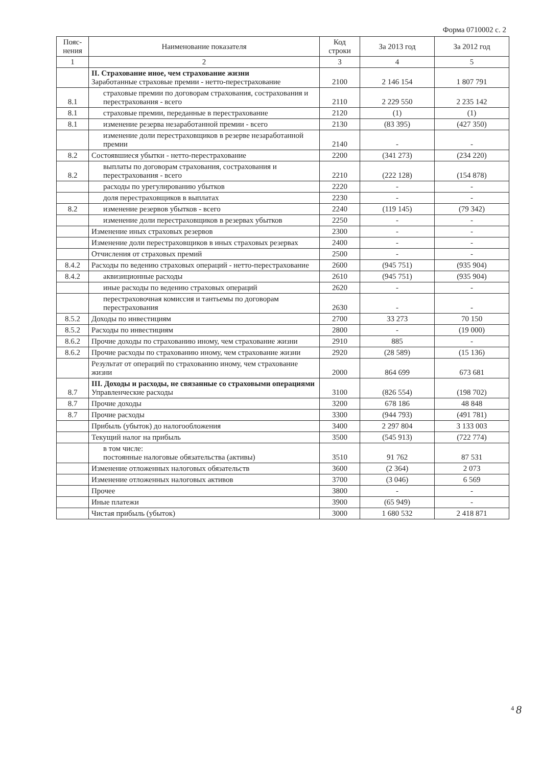Форма 0710002 с. 2
| Пояс-нения | Наименование показателя | Код строки | За 2013 год | За 2012 год |
| --- | --- | --- | --- | --- |
| 1 | 2 | 3 | 4 | 5 |
| | II. Страхование иное, чем страхование жизни Заработанные страховые премии - нетто-перестрахование | 2100 | 2 146 154 | 1 807 791 |
| 8.1 | страховые премии по договорам страхования, сострахования и перестрахования - всего | 2110 | 2 229 550 | 2 235 142 |
| 8.1 | страховые премии, переданные в перестрахование | 2120 | (1) | (1) |
| 8.1 | изменение резерва незаработанной премии - всего | 2130 | (83 395) | (427 350) |
| | изменение доли перестраховщиков в резерве незаработанной премии | 2140 | - | - |
| 8.2 | Состоявшиеся убытки - нетто-перестрахование | 2200 | (341 273) | (234 220) |
| 8.2 | выплаты по договорам страхования, сострахования и перестрахования - всего | 2210 | (222 128) | (154 878) |
| | расходы по урегулированию убытков | 2220 | - | - |
| | доля перестраховщиков в выплатах | 2230 | - | - |
| 8.2 | изменение резервов убытков - всего | 2240 | (119 145) | (79 342) |
| | изменение доли перестраховщиков в резервах убытков | 2250 | - | - |
| | Изменение иных страховых резервов | 2300 | - | - |
| | Изменение доли перестраховщиков в иных страховых резервах | 2400 | - | - |
| | Отчисления от страховых премий | 2500 | - | - |
| 8.4.2 | Расходы по ведению страховых операций - нетто-перестрахование | 2600 | (945 751) | (935 904) |
| 8.4.2 | аквизиционные расходы | 2610 | (945 751) | (935 904) |
| | иные расходы по ведению страховых операций | 2620 | - | - |
| | перестраховочная комиссия и тантьемы по договорам перестрахования | 2630 | - | - |
| 8.5.2 | Доходы по инвестициям | 2700 | 33 273 | 70 150 |
| 8.5.2 | Расходы по инвестициям | 2800 | - | (19 000) |
| 8.6.2 | Прочие доходы по страхованию иному, чем страхование жизни | 2910 | 885 | - |
| 8.6.2 | Прочие расходы по страхованию иному, чем страхование жизни | 2920 | (28 589) | (15 136) |
| | Результат от операций по страхованию иному, чем страхование жизни | 2000 | 864 699 | 673 681 |
| 8.7 | III. Доходы и расходы, не связанные со страховыми операциями Управленческие расходы | 3100 | (826 554) | (198 702) |
| 8.7 | Прочие доходы | 3200 | 678 186 | 48 848 |
| 8.7 | Прочие расходы | 3300 | (944 793) | (491 781) |
| | Прибыль (убыток) до налогообложения | 3400 | 2 297 804 | 3 133 003 |
| | Текущий налог на прибыль | 3500 | (545 913) | (722 774) |
| | в том числе: постоянные налоговые обязательства (активы) | 3510 | 91 762 | 87 531 |
| | Изменение отложенных налоговых обязательств | 3600 | (2 364) | 2 073 |
| | Изменение отложенных налоговых активов | 3700 | (3 046) | 6 569 |
| | Прочее | 3800 | - | - |
| | Иные платежи | 3900 | (65 949) | - |
| | Чистая прибыль (убыток) | 3000 | 1 680 532 | 2 418 871 |
<sup>4</sup> 8